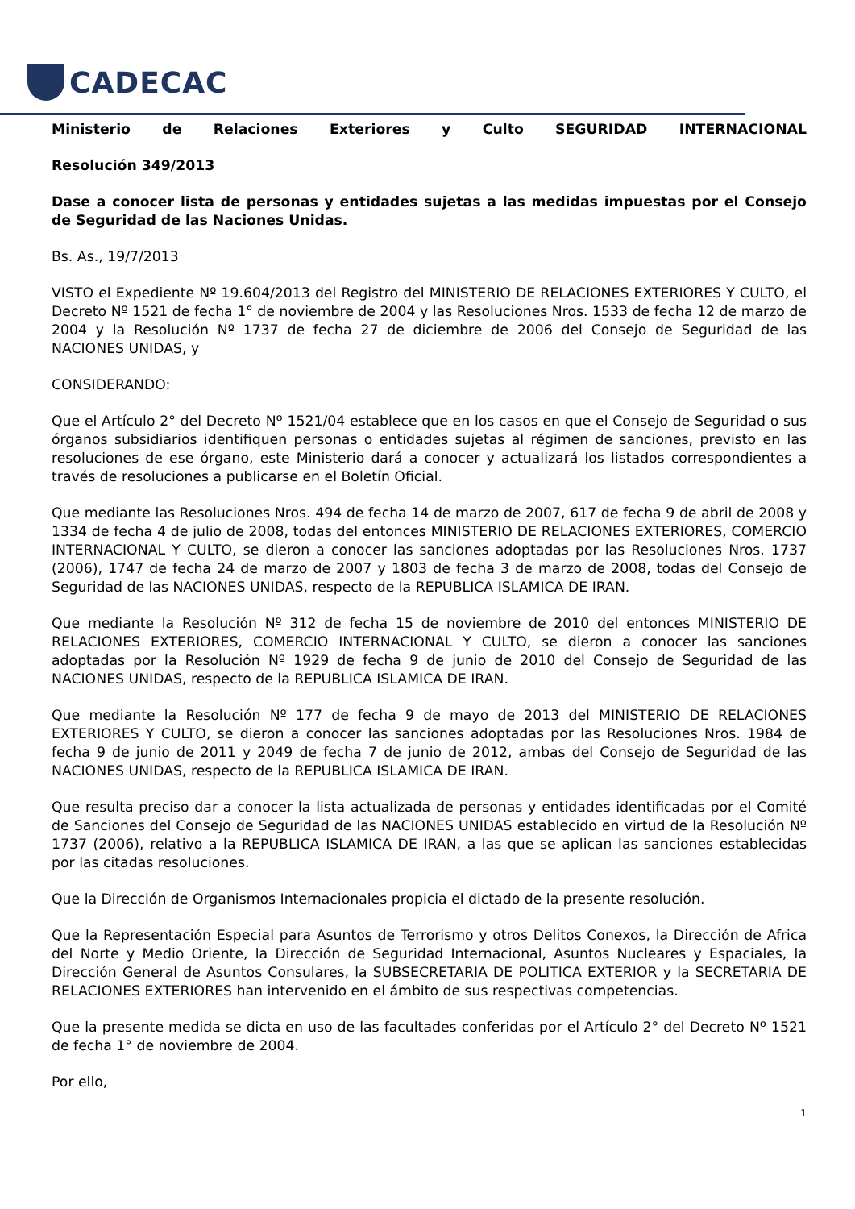CADECAC
Ministerio de Relaciones Exteriores y Culto SEGURIDAD INTERNACIONAL
Resolución 349/2013
Dase a conocer lista de personas y entidades sujetas a las medidas impuestas por el Consejo de Seguridad de las Naciones Unidas.
Bs. As., 19/7/2013
VISTO el Expediente Nº 19.604/2013 del Registro del MINISTERIO DE RELACIONES EXTERIORES Y CULTO, el Decreto Nº 1521 de fecha 1° de noviembre de 2004 y las Resoluciones Nros. 1533 de fecha 12 de marzo de 2004 y la Resolución Nº 1737 de fecha 27 de diciembre de 2006 del Consejo de Seguridad de las NACIONES UNIDAS, y
CONSIDERANDO:
Que el Artículo 2° del Decreto Nº 1521/04 establece que en los casos en que el Consejo de Seguridad o sus órganos subsidiarios identifiquen personas o entidades sujetas al régimen de sanciones, previsto en las resoluciones de ese órgano, este Ministerio dará a conocer y actualizará los listados correspondientes a través de resoluciones a publicarse en el Boletín Oficial.
Que mediante las Resoluciones Nros. 494 de fecha 14 de marzo de 2007, 617 de fecha 9 de abril de 2008 y 1334 de fecha 4 de julio de 2008, todas del entonces MINISTERIO DE RELACIONES EXTERIORES, COMERCIO INTERNACIONAL Y CULTO, se dieron a conocer las sanciones adoptadas por las Resoluciones Nros. 1737 (2006), 1747 de fecha 24 de marzo de 2007 y 1803 de fecha 3 de marzo de 2008, todas del Consejo de Seguridad de las NACIONES UNIDAS, respecto de la REPUBLICA ISLAMICA DE IRAN.
Que mediante la Resolución Nº 312 de fecha 15 de noviembre de 2010 del entonces MINISTERIO DE RELACIONES EXTERIORES, COMERCIO INTERNACIONAL Y CULTO, se dieron a conocer las sanciones adoptadas por la Resolución Nº 1929 de fecha 9 de junio de 2010 del Consejo de Seguridad de las NACIONES UNIDAS, respecto de la REPUBLICA ISLAMICA DE IRAN.
Que mediante la Resolución Nº 177 de fecha 9 de mayo de 2013 del MINISTERIO DE RELACIONES EXTERIORES Y CULTO, se dieron a conocer las sanciones adoptadas por las Resoluciones Nros. 1984 de fecha 9 de junio de 2011 y 2049 de fecha 7 de junio de 2012, ambas del Consejo de Seguridad de las NACIONES UNIDAS, respecto de la REPUBLICA ISLAMICA DE IRAN.
Que resulta preciso dar a conocer la lista actualizada de personas y entidades identificadas por el Comité de Sanciones del Consejo de Seguridad de las NACIONES UNIDAS establecido en virtud de la Resolución Nº 1737 (2006), relativo a la REPUBLICA ISLAMICA DE IRAN, a las que se aplican las sanciones establecidas por las citadas resoluciones.
Que la Dirección de Organismos Internacionales propicia el dictado de la presente resolución.
Que la Representación Especial para Asuntos de Terrorismo y otros Delitos Conexos, la Dirección de Africa del Norte y Medio Oriente, la Dirección de Seguridad Internacional, Asuntos Nucleares y Espaciales, la Dirección General de Asuntos Consulares, la SUBSECRETARIA DE POLITICA EXTERIOR y la SECRETARIA DE RELACIONES EXTERIORES han intervenido en el ámbito de sus respectivas competencias.
Que la presente medida se dicta en uso de las facultades conferidas por el Artículo 2° del Decreto Nº 1521 de fecha 1° de noviembre de 2004.
Por ello,
1